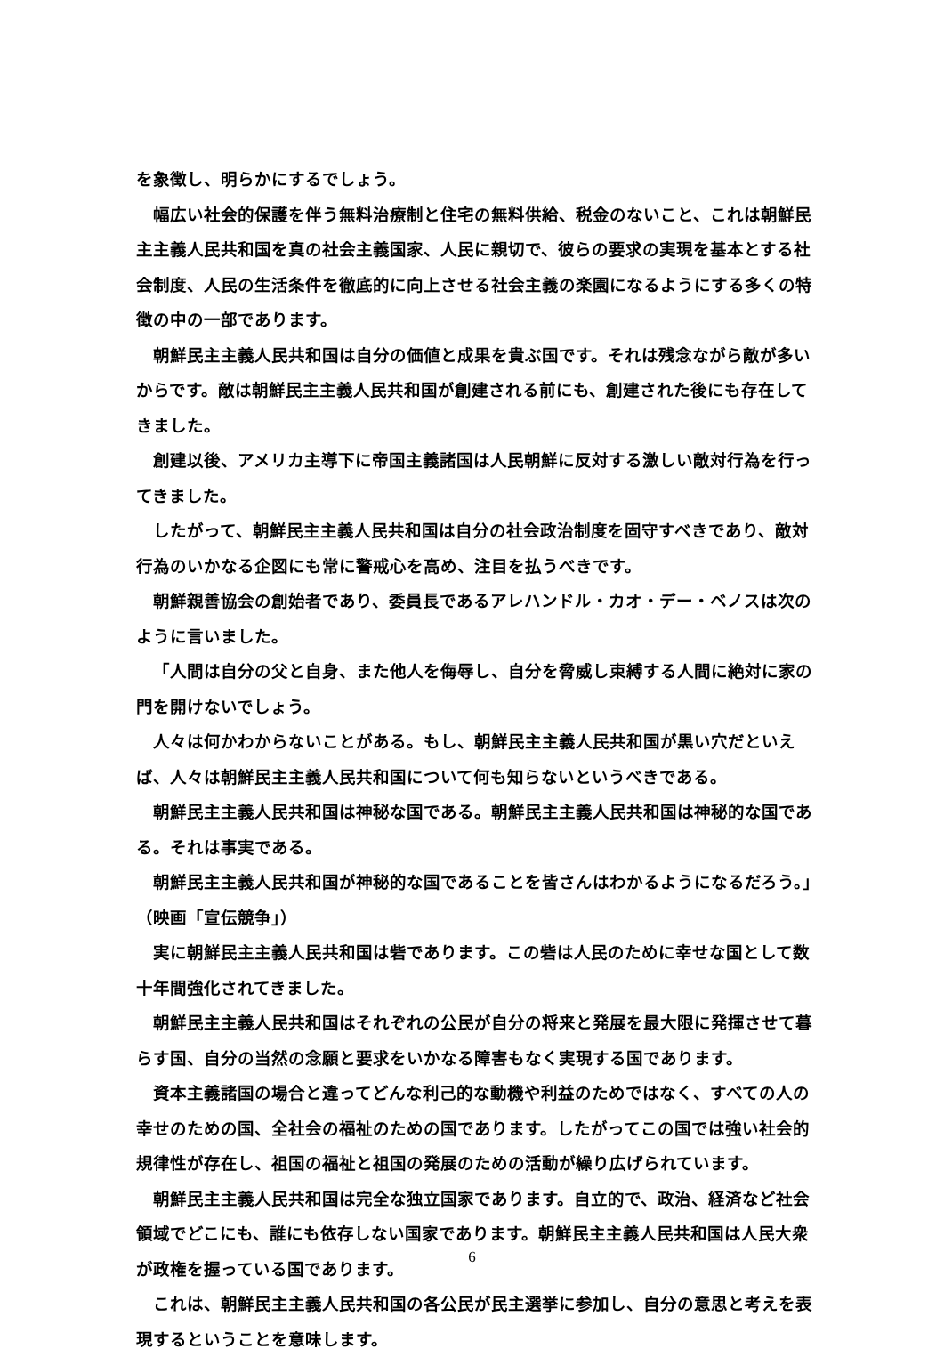を象徴し、明らかにするでしょう。
幅広い社会的保護を伴う無料治療制と住宅の無料供給、税金のないこと、これは朝鮮民主主義人民共和国を真の社会主義国家、人民に親切で、彼らの要求の実現を基本とする社会制度、人民の生活条件を徹底的に向上させる社会主義の楽園になるようにする多くの特徴の中の一部であります。
朝鮮民主主義人民共和国は自分の価値と成果を貴ぶ国です。それは残念ながら敵が多いからです。敵は朝鮮民主主義人民共和国が創建される前にも、創建された後にも存在してきました。
創建以後、アメリカ主導下に帝国主義諸国は人民朝鮮に反対する激しい敵対行為を行ってきました。
したがって、朝鮮民主主義人民共和国は自分の社会政治制度を固守すべきであり、敵対行為のいかなる企図にも常に警戒心を高め、注目を払うべきです。
朝鮮親善協会の創始者であり、委員長であるアレハンドル・カオ・デー・ベノスは次のように言いました。
「人間は自分の父と自身、また他人を侮辱し、自分を脅威し束縛する人間に絶対に家の門を開けないでしょう。
人々は何かわからないことがある。もし、朝鮮民主主義人民共和国が黒い穴だといえば、人々は朝鮮民主主義人民共和国について何も知らないというべきである。
朝鮮民主主義人民共和国は神秘な国である。朝鮮民主主義人民共和国は神秘的な国である。それは事実である。
朝鮮民主主義人民共和国が神秘的な国であることを皆さんはわかるようになるだろう。」（映画「宣伝競争」）
実に朝鮮民主主義人民共和国は砦であります。この砦は人民のために幸せな国として数十年間強化されてきました。
朝鮮民主主義人民共和国はそれぞれの公民が自分の将来と発展を最大限に発揮させて暮らす国、自分の当然の念願と要求をいかなる障害もなく実現する国であります。
資本主義諸国の場合と違ってどんな利己的な動機や利益のためではなく、すべての人の幸せのための国、全社会の福祉のための国であります。したがってこの国では強い社会的規律性が存在し、祖国の福祉と祖国の発展のための活動が繰り広げられています。
朝鮮民主主義人民共和国は完全な独立国家であります。自立的で、政治、経済など社会領域でどこにも、誰にも依存しない国家であります。朝鮮民主主義人民共和国は人民大衆が政権を握っている国であります。
これは、朝鮮民主主義人民共和国の各公民が民主選挙に参加し、自分の意思と考えを表現するということを意味します。
6